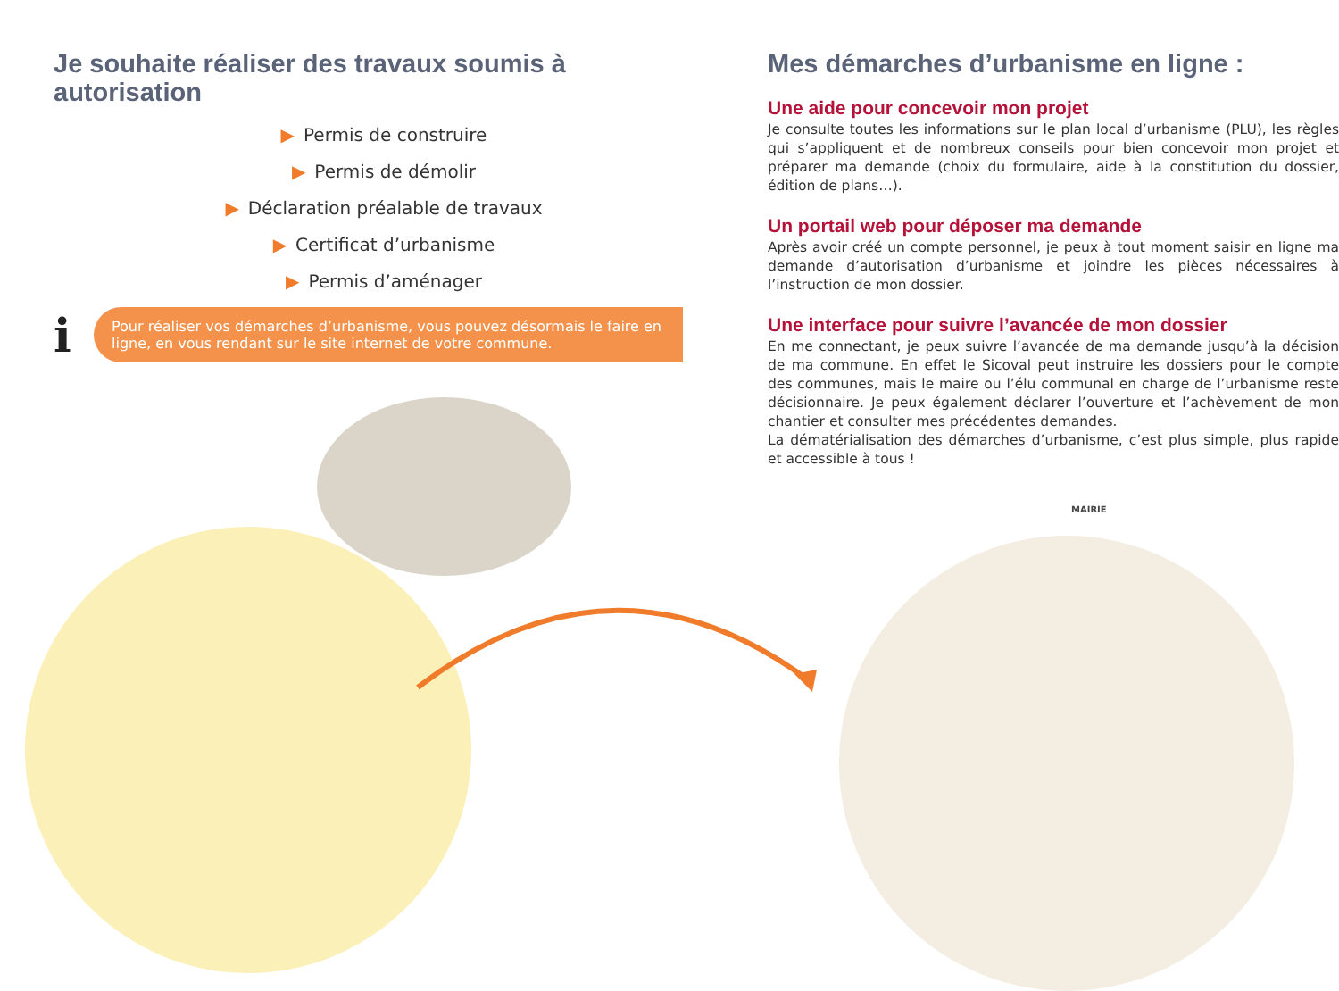Je souhaite réaliser des travaux soumis à autorisation
▶ Permis de construire
▶ Permis de démolir
▶ Déclaration préalable de travaux
▶ Certificat d’urbanisme
▶ Permis d’aménager
i
Pour réaliser vos démarches d’urbanisme, vous pouvez désormais le faire en ligne, en vous rendant sur le site internet de votre commune.
Mes démarches d’urbanisme en ligne :
Une aide pour concevoir mon projet
Je consulte toutes les informations sur le plan local d’urbanisme (PLU), les règles qui s’appliquent et de nombreux conseils pour bien concevoir mon projet et préparer ma demande (choix du formulaire, aide à la constitution du dossier, édition de plans…).
Un portail web pour déposer ma demande
Après avoir créé un compte personnel, je peux à tout moment saisir en ligne ma demande d’autorisation d’urbanisme et joindre les pièces nécessaires à l’instruction de mon dossier.
Une interface pour suivre l’avancée de mon dossier
En me connectant, je peux suivre l’avancée de ma demande jusqu’à la décision de ma commune. En effet le Sicoval peut instruire les dossiers pour le compte des communes, mais le maire ou l’élu communal en charge de l’urbanisme reste décisionnaire. Je peux également déclarer l’ouverture et l’achèvement de mon chantier et consulter mes précédentes demandes.
La dématérialisation des démarches d’urbanisme, c’est plus simple, plus rapide et accessible à tous !
MAIRIE